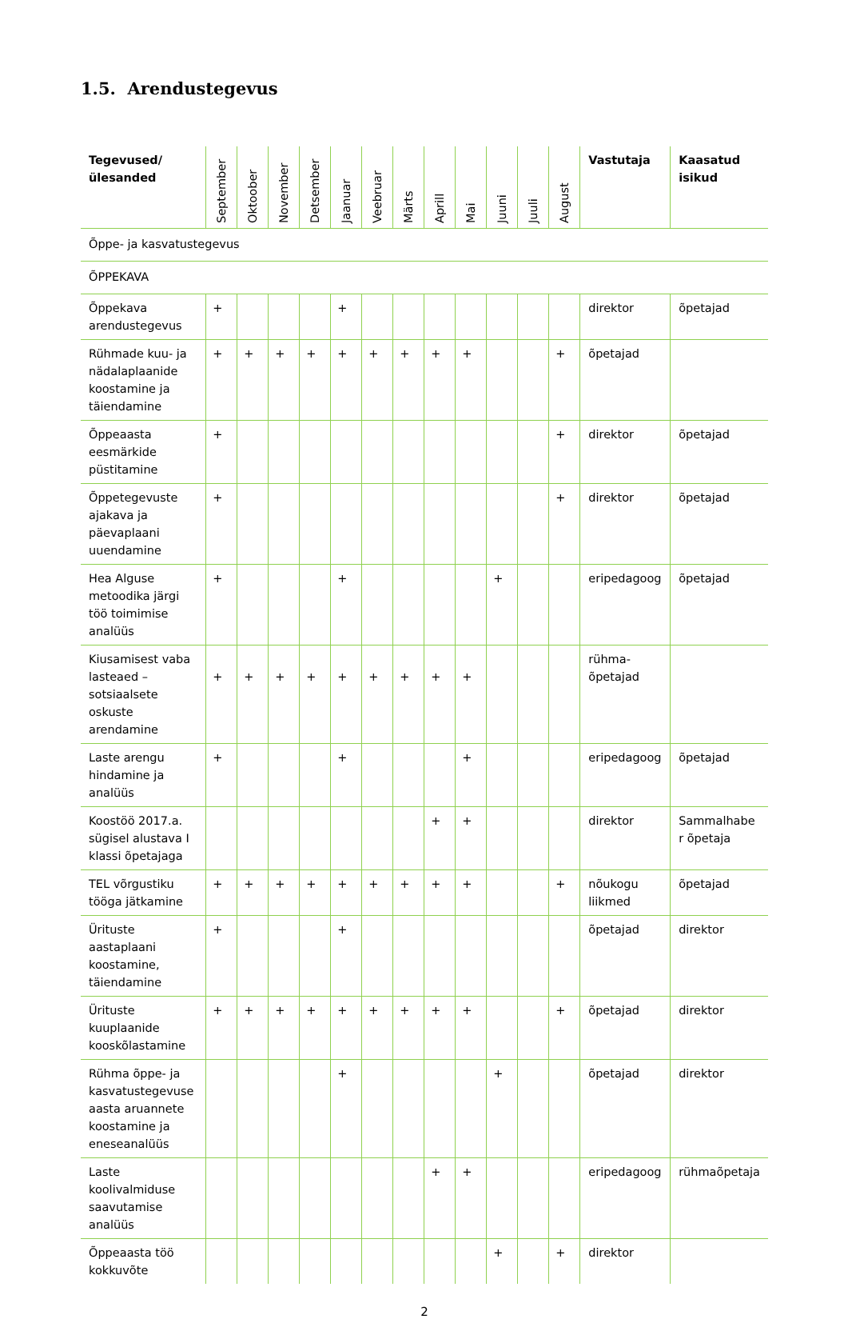1.5. Arendustegevus
| Tegevused/ülesanded | September | Oktoober | November | Detsember | Jaanuar | Veebruar | Märts | Aprill | Mai | Juuni | Juuli | August | Vastutaja | Kaasatud isikud |
| --- | --- | --- | --- | --- | --- | --- | --- | --- | --- | --- | --- | --- | --- | --- |
| Õppe- ja kasvatustegevus | | | | | | | | | | | | | | |
| ÕPPEKAVA | | | | | | | | | | | | | | |
| Õppekava arendustegevus | + | | | | + | | | | | | | | direktor | õpetajad |
| Rühmade kuu- ja nädalaplaanide koostamine ja täiendamine | + | + | + | + | + | + | + | + | + | | | + | õpetajad | |
| Õppeaasta eesmärkide püstitamine | + | | | | | | | | | | | + | direktor | õpetajad |
| Õppetegevuste ajakava ja päevaplaani uuendamine | + | | | | | | | | | | | + | direktor | õpetajad |
| Hea Alguse metoodika järgi töö toimimise analüüs | + | | | | + | | | | | + | | | eripedagoog | õpetajad |
| Kiusamisest vaba lasteaed – sotsiaalsete oskuste arendamine | + | + | + | + | + | + | + | + | + | | | | rühma-õpetajad | |
| Laste arengu hindamine ja analüüs | + | | | | + | | | | + | | | | eripedagoog | õpetajad |
| Koostöö 2017.a. sügisel alustava I klassi õpetajaga | | | | | | | | + | + | | | | direktor | Sammalhabe r õpetaja |
| TEL võrgustiku tööga jätkamine | + | + | + | + | + | + | + | + | + | | | + | nõukogu liikmed | õpetajad |
| Ürituste aastaplaani koostamine, täiendamine | + | | | | + | | | | | | | | õpetajad | direktor |
| Ürituste kuuplaanide kooskõlastamine | + | + | + | + | + | + | + | + | + | | | + | õpetajad | direktor |
| Rühma õppe- ja kasvatustegevuse aasta aruannete koostamine ja eneseanalüüs | | | | | + | | | | | + | | | õpetajad | direktor |
| Laste koolivalmiduse saavutamise analüüs | | | | | | | | + | + | | | | eripedagoog | rühmaõpetaja |
| Õppeaasta töö kokkuvõte | | | | | | | | | | + | | + | direktor | |
2